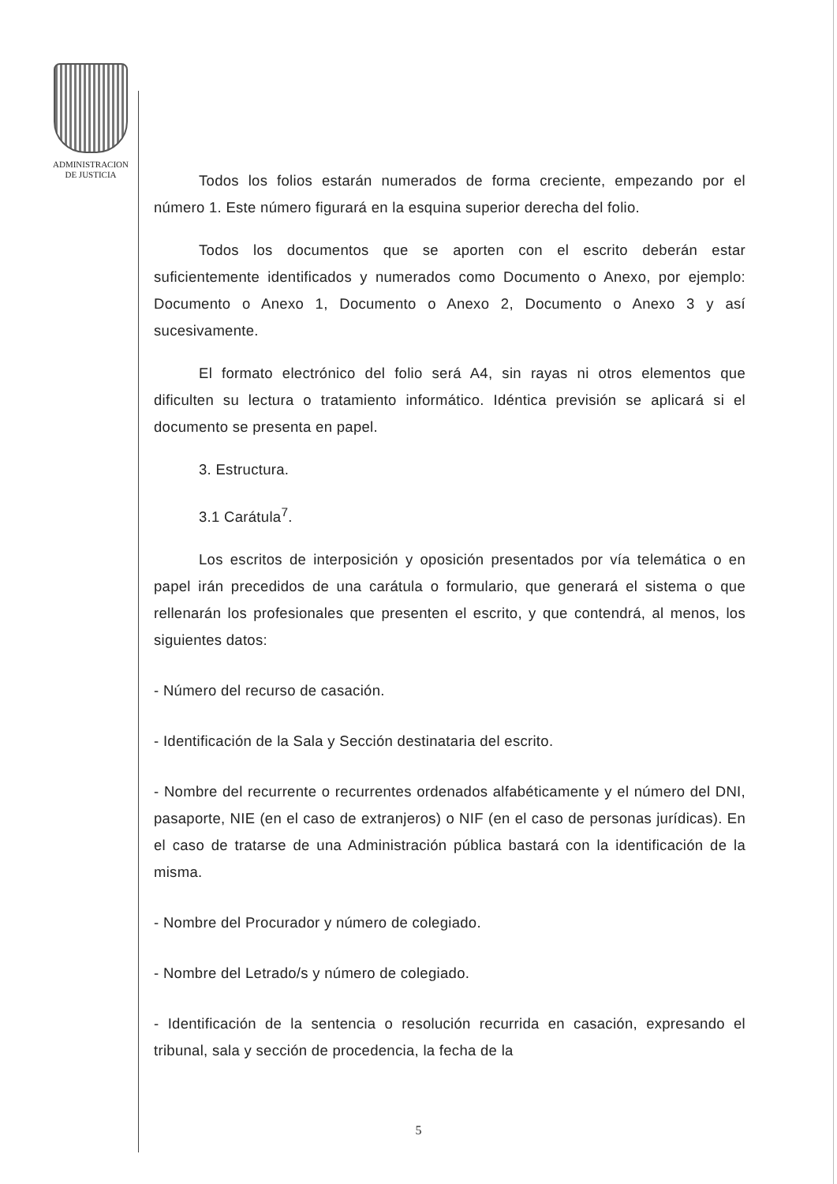ADMINISTRACION
DE JUSTICIA
Todos los folios estarán numerados de forma creciente, empezando por el número 1. Este número figurará en la esquina superior derecha del folio.
Todos los documentos que se aporten con el escrito deberán estar suficientemente identificados y numerados como Documento o Anexo, por ejemplo: Documento o Anexo 1, Documento o Anexo 2, Documento o Anexo 3 y así sucesivamente.
El formato electrónico del folio será A4, sin rayas ni otros elementos que dificulten su lectura o tratamiento informático. Idéntica previsión se aplicará si el documento se presenta en papel.
3. Estructura.
3.1 Carátula<sup>7</sup>.
Los escritos de interposición y oposición presentados por vía telemática o en papel irán precedidos de una carátula o formulario, que generará el sistema o que rellenarán los profesionales que presenten el escrito, y que contendrá, al menos, los siguientes datos:
- Número del recurso de casación.
- Identificación de la Sala y Sección destinataria del escrito.
- Nombre del recurrente o recurrentes ordenados alfabéticamente y el número del DNI, pasaporte, NIE (en el caso de extranjeros) o NIF (en el caso de personas jurídicas). En el caso de tratarse de una Administración pública bastará con la identificación de la misma.
- Nombre del Procurador y número de colegiado.
- Nombre del Letrado/s y número de colegiado.
- Identificación de la sentencia o resolución recurrida en casación, expresando el tribunal, sala y sección de procedencia, la fecha de la
5